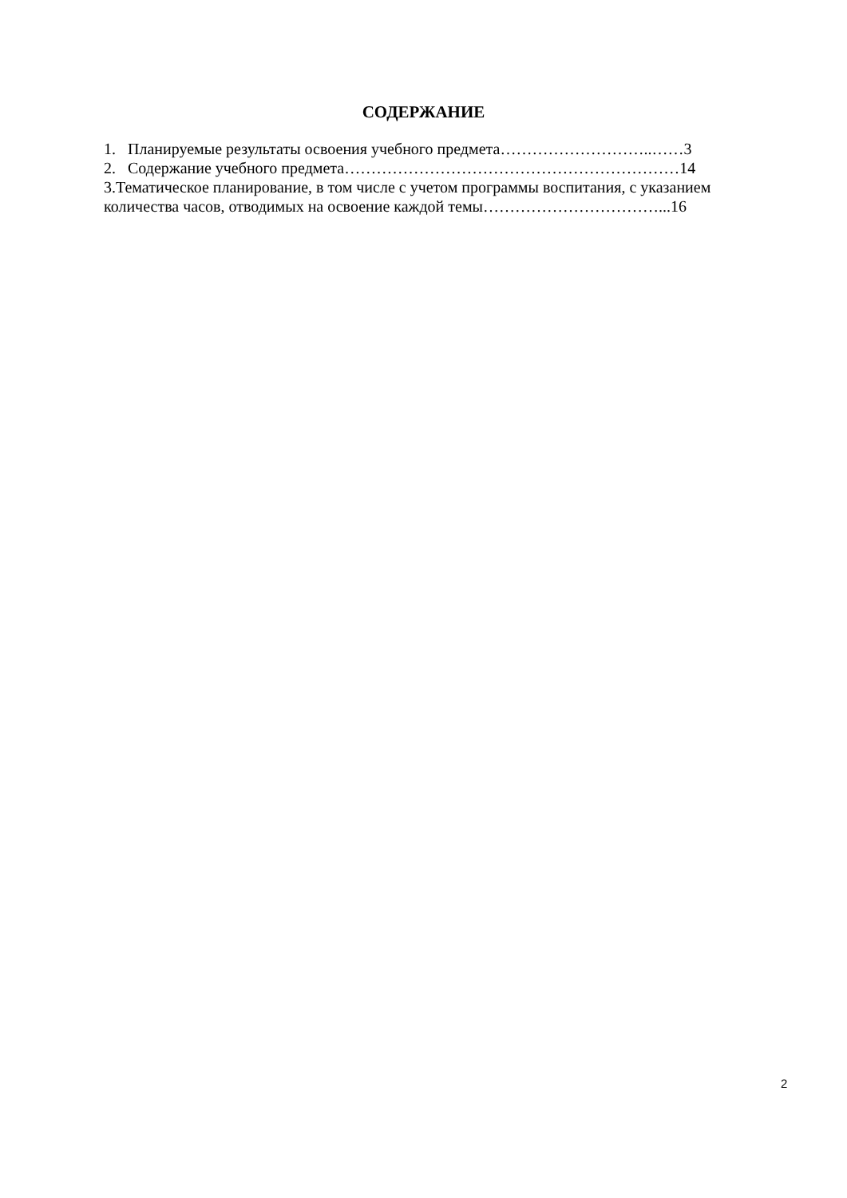СОДЕРЖАНИЕ
1. Планируемые результаты освоения учебного предмета………………………..……3
2. Содержание учебного предмета………………………………………………………14
3.Тематическое планирование, в том числе с учетом программы воспитания, с указанием количества часов, отводимых на освоение каждой темы……………………………...16
2